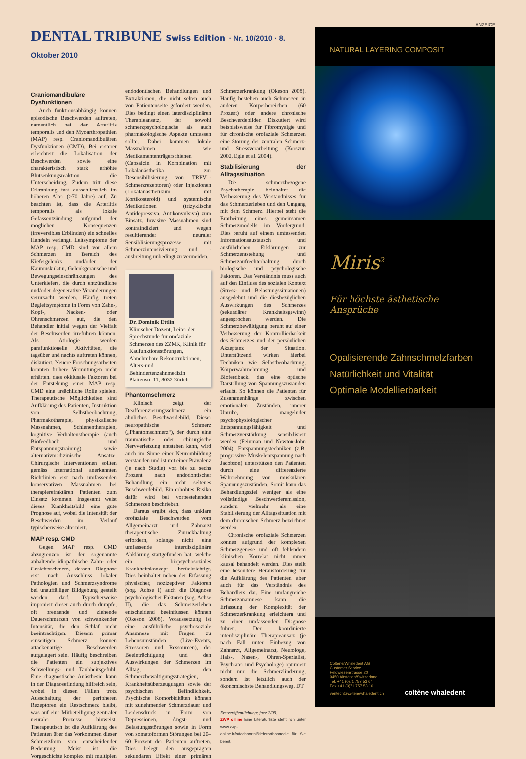DENTAL TRIBUNE Swiss Edition · Nr. 10/2010 · 8. Oktober 2010
Craniomandibuläre Dysfunktionen
Auch funktionsabhängig können episodische Beschwerden auftreten, namentlich bei der Arteriitis temporalis und den Myoarthropathien (MAP) resp. Craniomandibulären Dysfunktionen (CMD). Bei ersterer erleichtert die Lokalisation der Beschwerden sowie eine charakteristisch stark erhöhte Blutsenkungsreaktion die Unterscheidung. Zudem tritt diese Erkrankung fast ausschliesslich im höheren Alter (>70 Jahre) auf. Zu beachten ist, dass die Arteriitis temporalis als lokale Gefässentzündung aufgrund der möglichen Konsequenzen (irreversibles Erblinden) ein schnelles Handeln verlangt. Leitsymptome der MAP resp. CMD sind vor allem Schmerzen im Bereich des Kiefergelenks und/oder der Kaumuskulatur, Gelenkgeräusche und Bewegungseinschränkungen des Unterkiefers, die durch entzündliche und/oder degenerative Veränderungen verursacht werden. Häufig treten Begleitsymptome in Form von Zahn-, Kopf-, Nacken- oder Ohrenschmerzen auf, die den Behandler initial wegen der Vielfalt der Beschwerden irreführen können. Als Ätiologie werden parafunktionelle Aktivitäten, die tagsüber und nachts auftreten können, diskutiert. Neuere Forschungsarbeiten konnten frühere Vermutungen nicht erhärten, dass okklusale Faktoren bei der Entstehung einer MAP resp. CMD eine ursächliche Rolle spielen. Therapeutische Möglichkeiten sind Aufklärung des Patienten, Instruktion von Selbstbeobachtung, Pharmakotherapie, physikalische Massnahmen, Schienentherapien, kognitive Verhaltenstherapie (auch Biofeedback und Entspannungstraining) sowie alternativmedizinische Ansätze. Chirurgische Interventionen sollten gemäss international anerkannten Richtlinien erst nach umfassenden konservativen Massnahmen bei therapierefraktären Patienten zum Einsatz kommen. Insgesamt weist dieses Krankheitsbild eine gute Prognose auf, wobei die Intensität der Beschwerden im Verlauf typischerweise alterniert.
MAP resp. CMD
Gegen MAP resp. CMD abzugrenzen ist der sogenannte anhaltende idiopathische Zahn- oder Gesichtsschmerz, dessen Diagnose erst nach Ausschluss lokaler Pathologien und Schmerzsyndrome bei unauffälliger Bildgebung gestellt werden darf. Typischerweise imponiert dieser auch durch dumpfe, oft brennende und ziehende Dauerschmerzen von schwankender Intensität, die den Schlaf nicht beeinträchtigen. Diesem primär einseitigen Schmerz können attackenartige Beschwerden aufgelagert sein. Häufig beschreiben die Patienten ein subjektives Schwellungs- und Taubheitsgefühl. Eine diagnostische Anästhesie kann in der Diagnosefindung hilfreich sein, wobei in diesen Fällen trotz Ausschaltung der peripheren Rezeptoren ein Restschmerz bleibt, was auf eine Mitbeteiligung zentraler neuraler Prozesse hinweist. Therapeutisch ist die Aufklärung des Patienten über das Vorkommen dieser Schmerzform von entscheidender Bedeutung. Meist ist die Vorgeschichte komplex mit multiplen endodontischen Behandlungen und Extraktionen, die nicht selten auch von Patientenseite gefordert werden. Dies bedingt einen interdisziplinären Therapieansatz, der sowohl schmerzpsychologische als auch pharmakologische Aspekte umfassen sollte. Dabei kommen lokale Massnahmen wie Medikamententrägerschienen (Capsaicin in Kombination mit Lokalanästhetika zur Desensibilisierung von TRPV1-Schmerzrezeptoren) oder Injektionen (Lokalanästhetikum mit Kortikosteroid) und systemische Medikationen (trizyklische Antidepressiva, Antikonvulsiva) zum Einsatz. Invasive Massnahmen sind kontraindiziert und wegen resultierender neuraler Sensiblisierungsprozesse mit Schmerzintensivierung und -ausbreitung unbedingt zu vermeiden.
Dr. Dominik Ettlin
Klinischer Dozent, Leiter der Sprechstunde für orofaziale Schmerzen des ZZMK, Klinik für Kaufunktionsstörungen, Abnehmbare Rekonstruktionen, Alters-und Behindertenzahnmedizin
Plattenstr. 11, 8032 Zürich
Phantomschmerz
Klinisch zeigt der Deafferenzierungsschmerz ein ähnliches Beschwerdebild. Dieser neuropathische Schmerz („Phantomschmerz“), der durch eine traumatische oder chirurgische Nervverletzung entstehen kann, wird auch im Sinne einer Neurombildung verstanden und ist mit einer Prävalenz (je nach Studie) von bis zu sechs Prozent nach endodontischer Behandlung ein nicht seltenes Beschwerdebild. Ein erhöhtes Risiko dafür wird bei vorbestehenden Schmerzen beschrieben.
Daraus ergibt sich, dass unklare orofaziale Beschwerden vom Allgemeinarzt und Zahnarzt therapeutische Zurückhaltung erfordern, solange nicht eine umfassende interdisziplinäre Abklärung stattgefunden hat, welche ein biopsychosoziales Krankheitskonzept berücksichtigt. Dies beinhaltet neben der Erfassung physischer, nozizeptiver Faktoren (sog. Achse I) auch die Diagnose psychologischer Faktoren (sog. Achse II), die das Schmerzerleben entscheidend beeinflussen können (Okeson 2008). Voraussetzung ist eine ausführliche psychosoziale Anamnese mit Fragen zu Lebensumständen (Live-Events, Stressoren und Ressourcen), der Beeinträchtigung und den Auswirkungen der Schmerzen im Alltag, den Schmerzbewältigungsstrategien, Krankheitsüberzeugungen sowie der psychischen Befindlichkeit. Psychische Komorbiditäten können mit zunehmender Schmerzdauer und Leidensdruck in Form von Depressionen, Angst- und Belastungsstörungen sowie in Form von somatoformen Störungen bei 20–60 Prozent der Patienten auftreten. Dies belegt den ausgeprägten sekundären Effekt einer primären Schmerzerkrankung (Okeson 2008). Häufig bestehen auch Schmerzen in anderen Körperbereichen (60 Prozent) oder andere chronische Beschwerdebilder. Diskutiert wird beispielsweise für Fibromyalgie und für chronische orofaziale Schmerzen eine Störung der zentralen Schmerz- und Stressverarbeitung (Korszun 2002, Egle et al. 2004).
Stabilisierung der Alltagssituation
Die schmerzbezogene Psychotherapie beinhaltet die Verbesserung des Verständnisses für das Schmerzerleben und den Umgang mit dem Schmerz. Hierbei steht die Erarbeitung eines gemeinsamen Schmerzmodells im Vordergrund. Dies beruht auf einem umfassenden Informationsaustausch und ausführlichen Erklärungen zur Schmerzentstehung und Schmerzaufrechterhaltung durch biologische und psychologische Faktoren. Das Verständnis muss auch auf den Einfluss des sozialen Kontext (Stress- und Belastungssituationen) ausgedehnt und die diesbezüglichen Auswirkungen des Schmerzes (sekundärer Krankheitsgewinn) angesprochen werden. Die Schmerzbewältigung beruht auf einer Verbesserung der Kontrollierbarkeit des Schmerzes und der persönlichen Akzeptanz der Situation. Unterstützend wirken hierbei Techniken wie Selbstbeobachtung, Körperwahrnehmung und Biofeedback, das eine optische Darstellung von Spannungszuständen erlaubt. So können die Patienten für Zusammenhänge zwischen emotionalen Zuständen, innerer Unruhe, mangelnder psychophysiologischer Entspannungsfähigkeit und Schmerzverstärkung sensibilisiert werden (Feinman und Newton-John 2004). Entspannungstechniken (z.B. progressive Muskelentspannung nach Jacobson) unterstützen den Patienten durch eine differenzierte Wahrnehmung von muskulären Spannungszuständen. Somit kann das Behandlungsziel weniger als eine vollständige Beschwerderemission, sondern vielmehr als eine Stabilisierung der Alltagssituation mit dem chronischen Schmerz bezeichnet werden.
Chronische orofaziale Schmerzen können aufgrund der komplexen Schmerzgenese und oft fehlendem klinischen Korrelat nicht immer kausal behandelt werden. Dies stellt eine besondere Herausforderung für die Aufklärung des Patienten, aber auch für das Verständnis des Behandlers dar. Eine umfangreiche Schmerzanamnese kann die Erfassung der Komplexität der Schmerzerkrankung erleichtern und zu einer umfassenden Diagnose führen. Der koordinierte interdisziplinäre Therapieansatz (je nach Fall unter Einbezug von Zahnarzt, Allgemeinarzt, Neurologe, Hals-, Nasen-, Ohren-Spezialist, Psychiater und Psychologe) optimiert nicht nur die Schmerzlinderung, sondern ist letztlich auch der ökonomischste Behandlungsweg. DT
Erstveröffentlichung: face 2/09.
ZWP online Eine Literaturliste steht nun unter www.zwp-online.info/fachportal/kieferorthopaedie für Sie bereit.
ANZEIGE
NATURAL LAYERING COMPOSIT
Miris<sup>2</sup>
Für höchste ästhetische Ansprüche
Opalisierende Zahnschmelzfarben
Natürlichkeit und Vitalität
Optimale Modellierbarkeit
Coltène/Whaledent AG
Customer Service
Feldwiesenstrasse 20
9450 Altstätten/Switzerland
Tel. +41 (0)71 757 53 64
Fax +41 (0)71 757 53 10
ventech@coltenewhaledent.ch coltène whaledent